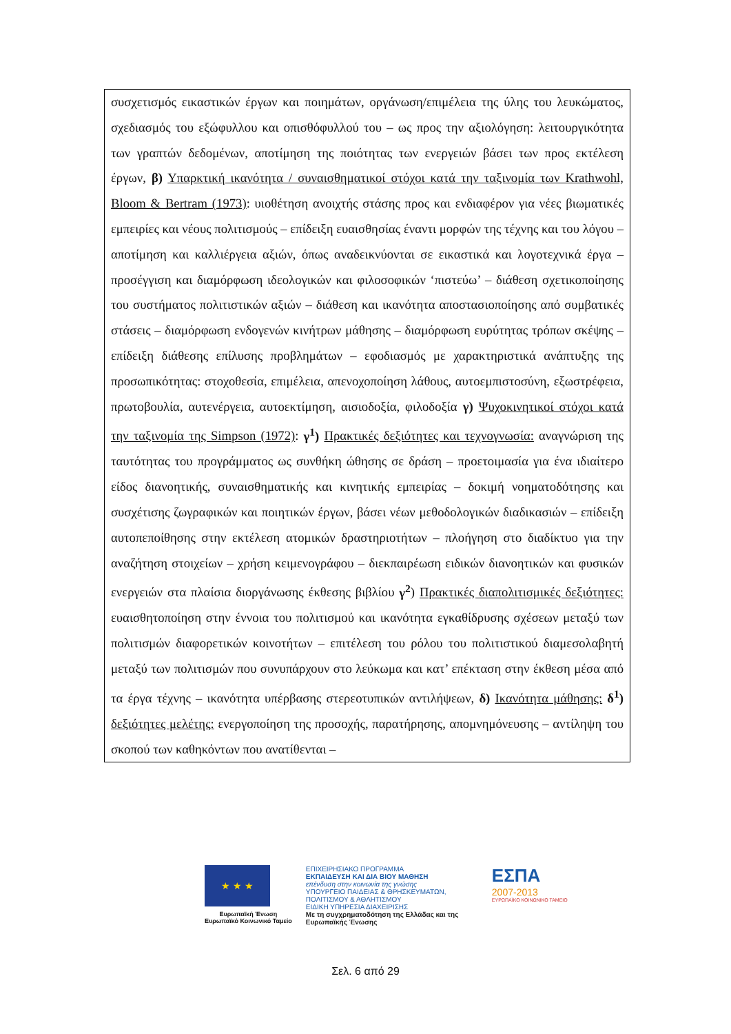συσχετισμός εικαστικών έργων και ποιημάτων, οργάνωση/επιμέλεια της ύλης του λευκώματος, σχεδιασμός του εξώφυλλου και οπισθόφυλλού του – ως προς την αξιολόγηση: λειτουργικότητα των γραπτών δεδομένων, αποτίμηση της ποιότητας των ενεργειών βάσει των προς εκτέλεση έργων, β) Υπαρκτική ικανότητα / συναισθηματικοί στόχοι κατά την ταξινομία των Krathwohl, Bloom & Bertram (1973): υιοθέτηση ανοιχτής στάσης προς και ενδιαφέρον για νέες βιωματικές εμπειρίες και νέους πολιτισμούς – επίδειξη ευαισθησίας έναντι μορφών της τέχνης και του λόγου – αποτίμηση και καλλιέργεια αξιών, όπως αναδεικνύονται σε εικαστικά και λογοτεχνικά έργα – προσέγγιση και διαμόρφωση ιδεολογικών και φιλοσοφικών ‘πιστεύω’ – διάθεση σχετικοποίησης του συστήματος πολιτιστικών αξιών – διάθεση και ικανότητα αποστασιοποίησης από συμβατικές στάσεις – διαμόρφωση ενδογενών κινήτρων μάθησης – διαμόρφωση ευρύτητας τρόπων σκέψης – επίδειξη διάθεσης επίλυσης προβλημάτων – εφοδιασμός με χαρακτηριστικά ανάπτυξης της προσωπικότητας: στοχοθεσία, επιμέλεια, απενοχοποίηση λάθους, αυτοεμπιστοσύνη, εξωστρέφεια, πρωτοβουλία, αυτενέργεια, αυτοεκτίμηση, αισιοδοξία, φιλοδοξία γ) Ψυχοκινητικοί στόχοι κατά την ταξινομία της Simpson (1972): γ<sup>1</sup>) Πρακτικές δεξιότητες και τεχνογνωσία: αναγνώριση της ταυτότητας του προγράμματος ως συνθήκη ώθησης σε δράση – προετοιμασία για ένα ιδιαίτερο είδος διανοητικής, συναισθηματικής και κινητικής εμπειρίας – δοκιμή νοηματοδότησης και συσχέτισης ζωγραφικών και ποιητικών έργων, βάσει νέων μεθοδολογικών διαδικασιών – επίδειξη αυτοπεποίθησης στην εκτέλεση ατομικών δραστηριοτήτων – πλοήγηση στο διαδίκτυο για την αναζήτηση στοιχείων – χρήση κειμενογράφου – διεκπαιρέωση ειδικών διανοητικών και φυσικών ενεργειών στα πλαίσια διοργάνωσης έκθεσης βιβλίου γ<sup>2</sup>) Πρακτικές διαπολιτισμικές δεξιότητες: ευαισθητοποίηση στην έννοια του πολιτισμού και ικανότητα εγκαθίδρυσης σχέσεων μεταξύ των πολιτισμών διαφορετικών κοινοτήτων – επιτέλεση του ρόλου του πολιτιστικού διαμεσολαβητή μεταξύ των πολιτισμών που συνυπάρχουν στο λεύκωμα και κατ’ επέκταση στην έκθεση μέσα από τα έργα τέχνης – ικανότητα υπέρβασης στερεοτυπικών αντιλήψεων, δ) Ικανότητα μάθησης: δ<sup>1</sup>) δεξιότητες μελέτης: ενεργοποίηση της προσοχής, παρατήρησης, απομνημόνευσης – αντίληψη του σκοπού των καθηκόντων που ανατίθενται –
★ ★ ★
Ευρωπαϊκή Ένωση
Ευρωπαϊκό Κοινωνικό Ταμείο
ΕΠΙΧΕΙΡΗΣΙΑΚΟ ΠΡΟΓΡΑΜΜΑ
ΕΚΠΑΙΔΕΥΣΗ ΚΑΙ ΔΙΑ ΒΙΟΥ ΜΑΘΗΣΗ
επένδυση στην κοινωνία της γνώσης
ΥΠΟΥΡΓΕΙΟ ΠΑΙΔΕΙΑΣ & ΘΡΗΣΚΕΥΜΑΤΩΝ, ΠΟΛΙΤΙΣΜΟΥ & ΑΘΛΗΤΙΣΜΟΥ
ΕΙΔΙΚΗ ΥΠΗΡΕΣΙΑ ΔΙΑΧΕΙΡΙΣΗΣ
Με τη συγχρηματοδότηση της Ελλάδας και της Ευρωπαϊκής Ένωσης
ΕΣΠΑ
2007-2013
ΕΥΡΩΠΑΪΚΟ ΚΟΙΝΩΝΙΚΟ ΤΑΜΕΙΟ
Σελ. 6 από 29